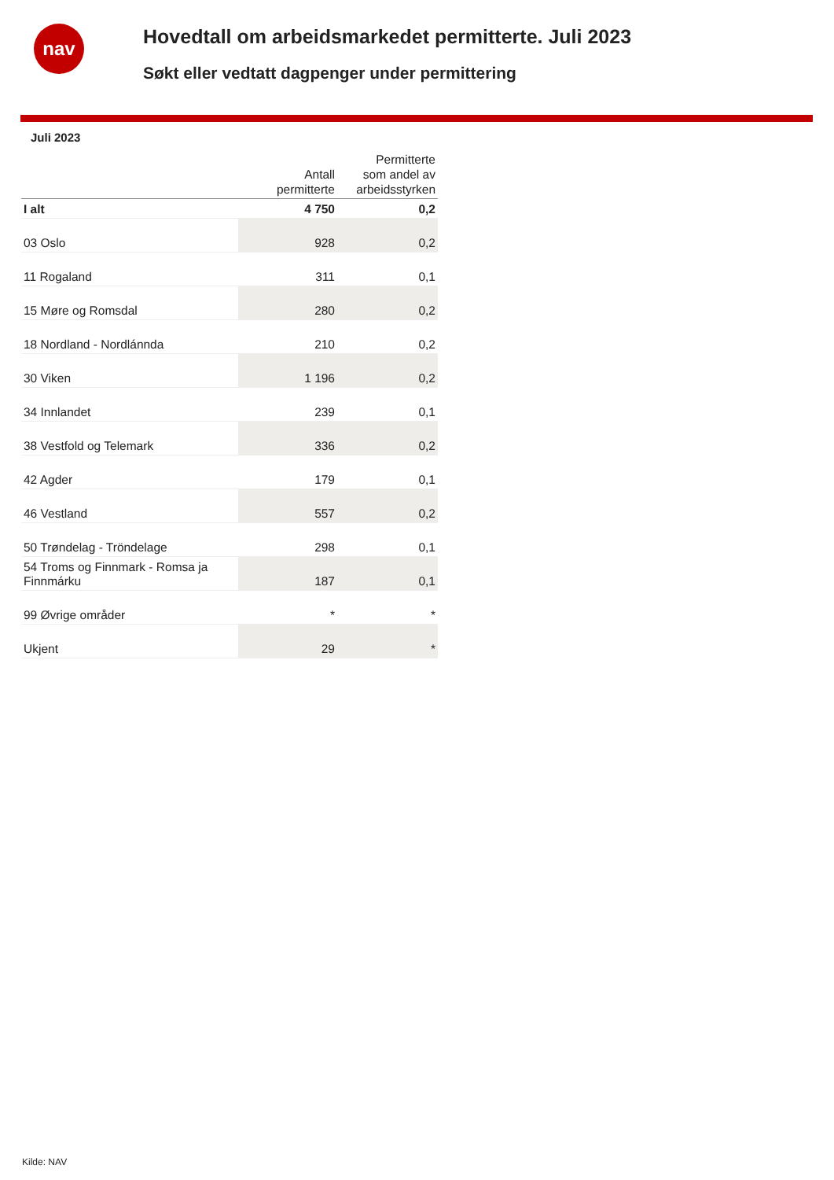nav
Hovedtall om arbeidsmarkedet permitterte. Juli 2023
Søkt eller vedtatt dagpenger under permittering
Juli 2023
| | Antall permitterte | Permitterte som andel av arbeidsstyrken |
| --- | --- | --- |
| I alt | 4 750 | 0,2 |
| 03 Oslo | 928 | 0,2 |
| 11 Rogaland | 311 | 0,1 |
| 15 Møre og Romsdal | 280 | 0,2 |
| 18 Nordland - Nordlánnda | 210 | 0,2 |
| 30 Viken | 1 196 | 0,2 |
| 34 Innlandet | 239 | 0,1 |
| 38 Vestfold og Telemark | 336 | 0,2 |
| 42 Agder | 179 | 0,1 |
| 46 Vestland | 557 | 0,2 |
| 50 Trøndelag - Tröndelage | 298 | 0,1 |
| 54 Troms og Finnmark - Romsa ja Finnmárku | 187 | 0,1 |
| 99 Øvrige områder | * | * |
| Ukjent | 29 | * |
Kilde: NAV